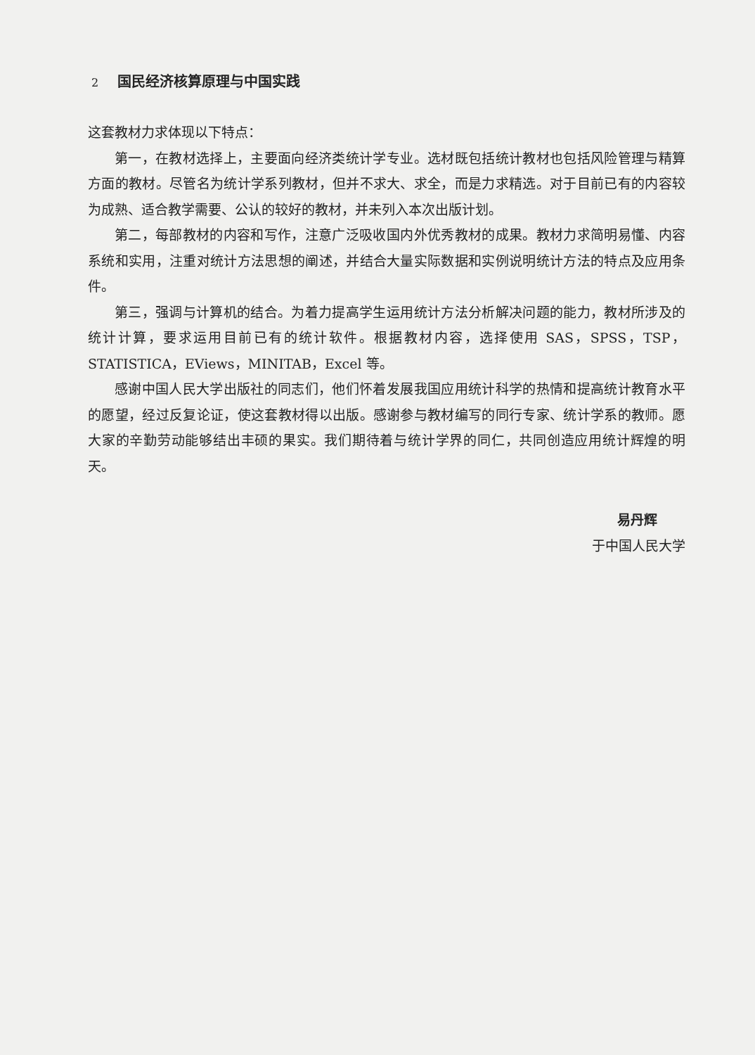2 国民经济核算原理与中国实践
这套教材力求体现以下特点：
第一，在教材选择上，主要面向经济类统计学专业。选材既包括统计教材也包括风险管理与精算方面的教材。尽管名为统计学系列教材，但并不求大、求全，而是力求精选。对于目前已有的内容较为成熟、适合教学需要、公认的较好的教材，并未列入本次出版计划。
第二，每部教材的内容和写作，注意广泛吸收国内外优秀教材的成果。教材力求简明易懂、内容系统和实用，注重对统计方法思想的阐述，并结合大量实际数据和实例说明统计方法的特点及应用条件。
第三，强调与计算机的结合。为着力提高学生运用统计方法分析解决问题的能力，教材所涉及的统计计算，要求运用目前已有的统计软件。根据教材内容，选择使用 SAS，SPSS，TSP，STATISTICA，EViews，MINITAB，Excel 等。
感谢中国人民大学出版社的同志们，他们怀着发展我国应用统计科学的热情和提高统计教育水平的愿望，经过反复论证，使这套教材得以出版。感谢参与教材编写的同行专家、统计学系的教师。愿大家的辛勤劳动能够结出丰硕的果实。我们期待着与统计学界的同仁，共同创造应用统计辉煌的明天。
易丹辉
于中国人民大学